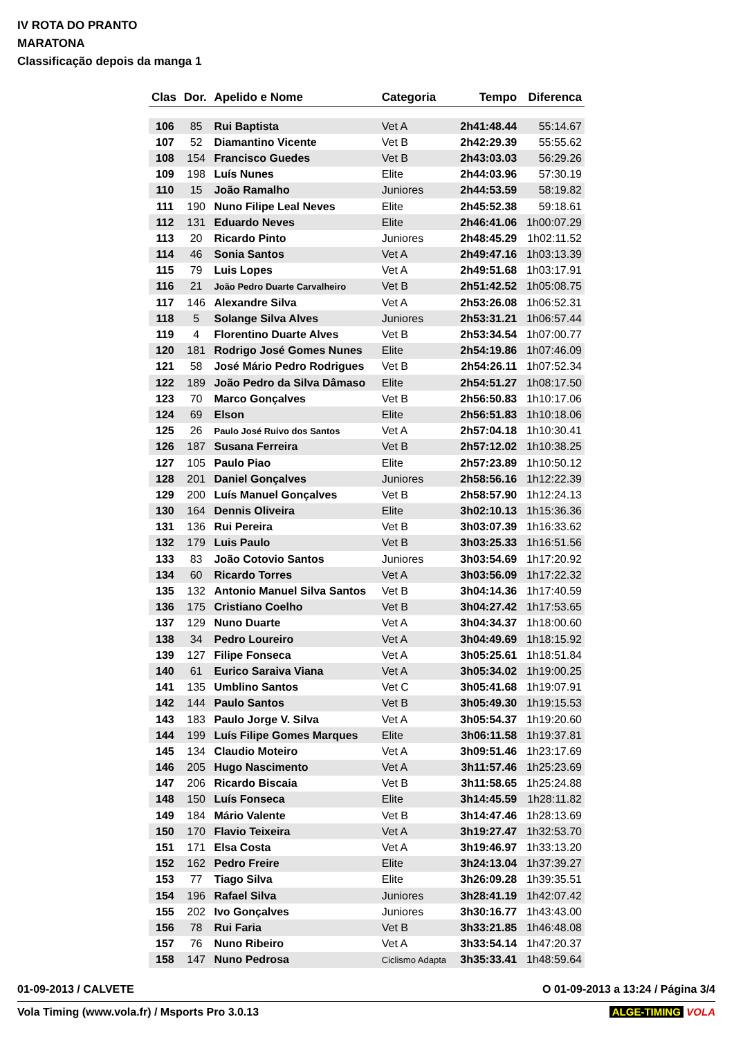IV ROTA DO PRANTO
MARATONA
Classificação depois da manga 1
| Clas | Dor. | Apelido e Nome | Categoria | Tempo | Diferenca |
| --- | --- | --- | --- | --- | --- |
| 106 | 85 | Rui Baptista | Vet A | 2h41:48.44 | 55:14.67 |
| 107 | 52 | Diamantino Vicente | Vet B | 2h42:29.39 | 55:55.62 |
| 108 | 154 | Francisco Guedes | Vet B | 2h43:03.03 | 56:29.26 |
| 109 | 198 | Luís Nunes | Elite | 2h44:03.96 | 57:30.19 |
| 110 | 15 | João Ramalho | Juniores | 2h44:53.59 | 58:19.82 |
| 111 | 190 | Nuno Filipe Leal Neves | Elite | 2h45:52.38 | 59:18.61 |
| 112 | 131 | Eduardo Neves | Elite | 2h46:41.06 | 1h00:07.29 |
| 113 | 20 | Ricardo Pinto | Juniores | 2h48:45.29 | 1h02:11.52 |
| 114 | 46 | Sonia Santos | Vet A | 2h49:47.16 | 1h03:13.39 |
| 115 | 79 | Luis Lopes | Vet A | 2h49:51.68 | 1h03:17.91 |
| 116 | 21 | João Pedro Duarte Carvalheiro | Vet B | 2h51:42.52 | 1h05:08.75 |
| 117 | 146 | Alexandre Silva | Vet A | 2h53:26.08 | 1h06:52.31 |
| 118 | 5 | Solange Silva Alves | Juniores | 2h53:31.21 | 1h06:57.44 |
| 119 | 4 | Florentino Duarte Alves | Vet B | 2h53:34.54 | 1h07:00.77 |
| 120 | 181 | Rodrigo José Gomes Nunes | Elite | 2h54:19.86 | 1h07:46.09 |
| 121 | 58 | José Mário Pedro Rodrigues | Vet B | 2h54:26.11 | 1h07:52.34 |
| 122 | 189 | João Pedro da Silva Dâmaso | Elite | 2h54:51.27 | 1h08:17.50 |
| 123 | 70 | Marco Gonçalves | Vet B | 2h56:50.83 | 1h10:17.06 |
| 124 | 69 | Elson | Elite | 2h56:51.83 | 1h10:18.06 |
| 125 | 26 | Paulo José Ruivo dos Santos | Vet A | 2h57:04.18 | 1h10:30.41 |
| 126 | 187 | Susana Ferreira | Vet B | 2h57:12.02 | 1h10:38.25 |
| 127 | 105 | Paulo Piao | Elite | 2h57:23.89 | 1h10:50.12 |
| 128 | 201 | Daniel Gonçalves | Juniores | 2h58:56.16 | 1h12:22.39 |
| 129 | 200 | Luís Manuel Gonçalves | Vet B | 2h58:57.90 | 1h12:24.13 |
| 130 | 164 | Dennis Oliveira | Elite | 3h02:10.13 | 1h15:36.36 |
| 131 | 136 | Rui Pereira | Vet B | 3h03:07.39 | 1h16:33.62 |
| 132 | 179 | Luis Paulo | Vet B | 3h03:25.33 | 1h16:51.56 |
| 133 | 83 | João Cotovio Santos | Juniores | 3h03:54.69 | 1h17:20.92 |
| 134 | 60 | Ricardo Torres | Vet A | 3h03:56.09 | 1h17:22.32 |
| 135 | 132 | Antonio Manuel Silva Santos | Vet B | 3h04:14.36 | 1h17:40.59 |
| 136 | 175 | Cristiano Coelho | Vet B | 3h04:27.42 | 1h17:53.65 |
| 137 | 129 | Nuno Duarte | Vet A | 3h04:34.37 | 1h18:00.60 |
| 138 | 34 | Pedro Loureiro | Vet A | 3h04:49.69 | 1h18:15.92 |
| 139 | 127 | Filipe Fonseca | Vet A | 3h05:25.61 | 1h18:51.84 |
| 140 | 61 | Eurico Saraiva Viana | Vet A | 3h05:34.02 | 1h19:00.25 |
| 141 | 135 | Umblino Santos | Vet C | 3h05:41.68 | 1h19:07.91 |
| 142 | 144 | Paulo Santos | Vet B | 3h05:49.30 | 1h19:15.53 |
| 143 | 183 | Paulo Jorge V. Silva | Vet A | 3h05:54.37 | 1h19:20.60 |
| 144 | 199 | Luís Filipe Gomes Marques | Elite | 3h06:11.58 | 1h19:37.81 |
| 145 | 134 | Claudio Moteiro | Vet A | 3h09:51.46 | 1h23:17.69 |
| 146 | 205 | Hugo Nascimento | Vet A | 3h11:57.46 | 1h25:23.69 |
| 147 | 206 | Ricardo Biscaia | Vet B | 3h11:58.65 | 1h25:24.88 |
| 148 | 150 | Luís Fonseca | Elite | 3h14:45.59 | 1h28:11.82 |
| 149 | 184 | Mário Valente | Vet B | 3h14:47.46 | 1h28:13.69 |
| 150 | 170 | Flavio Teixeira | Vet A | 3h19:27.47 | 1h32:53.70 |
| 151 | 171 | Elsa Costa | Vet A | 3h19:46.97 | 1h33:13.20 |
| 152 | 162 | Pedro Freire | Elite | 3h24:13.04 | 1h37:39.27 |
| 153 | 77 | Tiago Silva | Elite | 3h26:09.28 | 1h39:35.51 |
| 154 | 196 | Rafael Silva | Juniores | 3h28:41.19 | 1h42:07.42 |
| 155 | 202 | Ivo Gonçalves | Juniores | 3h30:16.77 | 1h43:43.00 |
| 156 | 78 | Rui Faria | Vet B | 3h33:21.85 | 1h46:48.08 |
| 157 | 76 | Nuno Ribeiro | Vet A | 3h33:54.14 | 1h47:20.37 |
| 158 | 147 | Nuno Pedrosa | Ciclismo Adapta | 3h35:33.41 | 1h48:59.64 |
01-09-2013 / CALVETE O 01-09-2013 a 13:24 / Página 3/4
Vola Timing (www.vola.fr) / Msports Pro 3.0.13 ALGE-TIMING VOLA